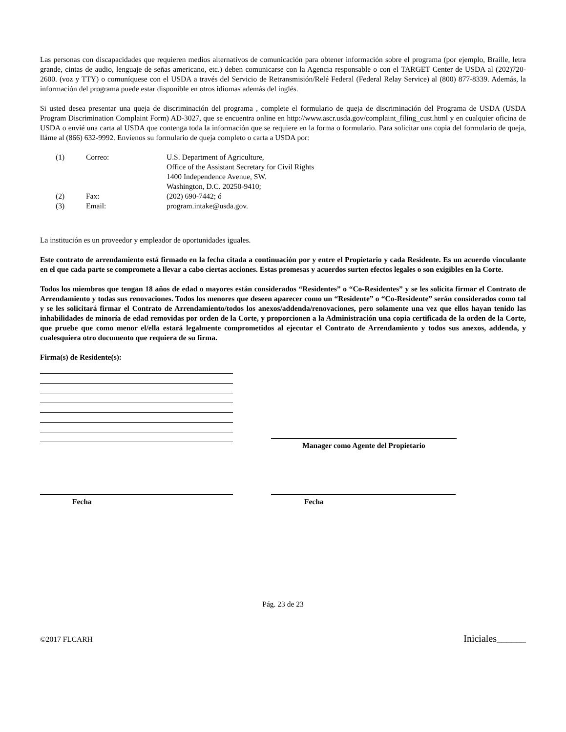Las personas con discapacidades que requieren medios alternativos de comunicación para obtener información sobre el programa (por ejemplo, Braille, letra grande, cintas de audio, lenguaje de señas americano, etc.) deben comunicarse con la Agencia responsable o con el TARGET Center de USDA al (202)720-2600. (voz y TTY) o comuníquese con el USDA a través del Servicio de Retransmisión/Relé Federal (Federal Relay Service) al (800) 877-8339. Además, la información del programa puede estar disponible en otros idiomas además del inglés.
Si usted desea presentar una queja de discriminación del programa , complete el formulario de queja de discriminación del Programa de USDA (USDA Program Discrimination Complaint Form) AD-3027, que se encuentra online en http://www.ascr.usda.gov/complaint_filing_cust.html y en cualquier oficina de USDA o envié una carta al USDA que contenga toda la información que se requiere en la forma o formulario. Para solicitar una copia del formulario de queja, lláme al (866) 632-9992. Envíenos su formulario de queja completo o carta a USDA por:
| (1) | Correo: | U.S. Department of Agriculture, Office of the Assistant Secretary for Civil Rights 1400 Independence Avenue, SW. Washington, D.C. 20250-9410; |
| (2) | Fax: | (202) 690-7442; ó |
| (3) | Email: | program.intake@usda.gov. |
La institución es un proveedor y empleador de oportunidades iguales.
Este contrato de arrendamiento está firmado en la fecha citada a continuación por y entre el Propietario y cada Residente. Es un acuerdo vinculante en el que cada parte se compromete a llevar a cabo ciertas acciones. Estas promesas y acuerdos surten efectos legales o son exigibles en la Corte.
Todos los miembros que tengan 18 años de edad o mayores están considerados “Residentes” o “Co-Residentes” y se les solicita firmar el Contrato de Arrendamiento y todas sus renovaciones. Todos los menores que deseen aparecer como un “Residente” o “Co-Residente” serán considerados como tal y se les solicitará firmar el Contrato de Arrendamiento/todos los anexos/addenda/renovaciones, pero solamente una vez que ellos hayan tenido las inhabilidades de minoría de edad removidas por orden de la Corte, y proporcionen a la Administración una copia certificada de la orden de la Corte, que pruebe que como menor el/ella estará legalmente comprometidos al ejecutar el Contrato de Arrendamiento y todos sus anexos, addenda, y cualesquiera otro documento que requiera de su firma.
Firma(s) de Residente(s):
Manager como Agente del Propietario
Fecha Fecha
Pág. 23 de 23
©2017 FLCARH Iniciales______